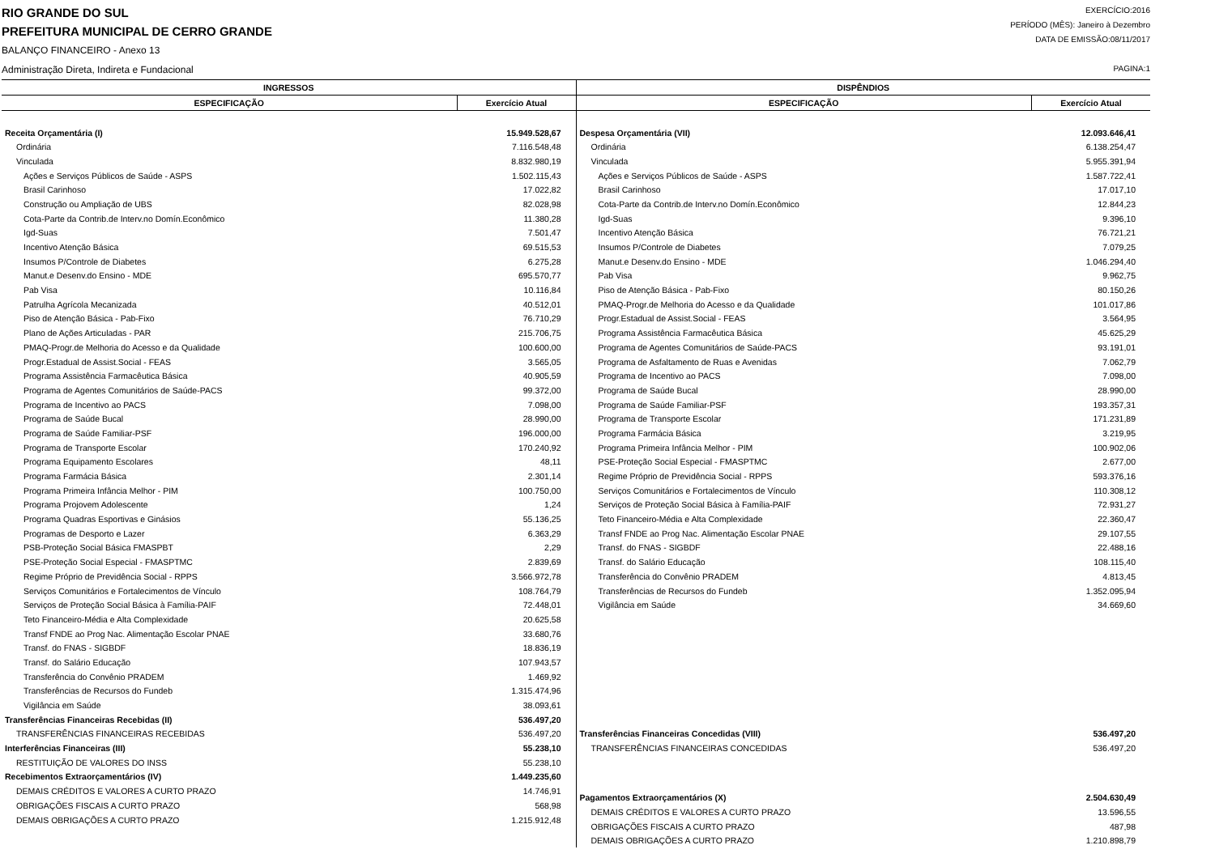RIO GRANDE DO SUL
PREFEITURA MUNICIPAL DE CERRO GRANDE
BALANÇO FINANCEIRO - Anexo 13
Administração Direta, Indireta e Fundacional
EXERCÍCIO:2016
PERÍODO (MÊS): Janeiro à Dezembro
DATA DE EMISSÃO:08/11/2017
PAGINA:1
| INGRESSOS | |
| --- | --- |
| ESPECIFICAÇÃO | Exercício Atual |
| Receita Orçamentária (I) | 15.949.528,67 |
| Ordinária | 7.116.548,48 |
| Vinculada | 8.832.980,19 |
| Ações e Serviços Públicos de Saúde - ASPS | 1.502.115,43 |
| Brasil Carinhoso | 17.022,82 |
| Construção ou Ampliação de UBS | 82.028,98 |
| Cota-Parte da Contrib.de Interv.no Domín.Econômico | 11.380,28 |
| Igd-Suas | 7.501,47 |
| Incentivo Atenção Básica | 69.515,53 |
| Insumos P/Controle de Diabetes | 6.275,28 |
| Manut.e Desenv.do Ensino - MDE | 695.570,77 |
| Pab Visa | 10.116,84 |
| Patrulha Agrícola Mecanizada | 40.512,01 |
| Piso de Atenção Básica - Pab-Fixo | 76.710,29 |
| Plano de Ações Articuladas - PAR | 215.706,75 |
| PMAQ-Progr.de Melhoria do Acesso e da Qualidade | 100.600,00 |
| Progr.Estadual de Assist.Social - FEAS | 3.565,05 |
| Programa Assistência Farmacêutica Básica | 40.905,59 |
| Programa de Agentes Comunitários de Saúde-PACS | 99.372,00 |
| Programa de Incentivo ao PACS | 7.098,00 |
| Programa de Saúde Bucal | 28.990,00 |
| Programa de Saúde Familiar-PSF | 196.000,00 |
| Programa de Transporte Escolar | 170.240,92 |
| Programa Equipamento Escolares | 48,11 |
| Programa Farmácia Básica | 2.301,14 |
| Programa Primeira Infância Melhor - PIM | 100.750,00 |
| Programa Projovem Adolescente | 1,24 |
| Programa Quadras Esportivas e Ginásios | 55.136,25 |
| Programas de Desporto e Lazer | 6.363,29 |
| PSB-Proteção Social Básica FMASPBT | 2,29 |
| PSE-Proteção Social Especial - FMASPTMC | 2.839,69 |
| Regime Próprio de Previdência Social - RPPS | 3.566.972,78 |
| Serviços Comunitários e Fortalecimentos de Vínculo | 108.764,79 |
| Serviços de Proteção Social Básica à Família-PAIF | 72.448,01 |
| Teto Financeiro-Média e Alta Complexidade | 20.625,58 |
| Transf FNDE ao Prog Nac. Alimentação Escolar PNAE | 33.680,76 |
| Transf. do FNAS - SIGBDF | 18.836,19 |
| Transf. do Salário Educação | 107.943,57 |
| Transferência do Convênio PRADEM | 1.469,92 |
| Transferências de Recursos do Fundeb | 1.315.474,96 |
| Vigilância em Saúde | 38.093,61 |
| Transferências Financeiras Recebidas (II) | 536.497,20 |
| TRANSFERÊNCIAS FINANCEIRAS RECEBIDAS | 536.497,20 |
| Interferências Financeiras (III) | 55.238,10 |
| RESTITUIÇÃO DE VALORES DO INSS | 55.238,10 |
| Recebimentos Extraorçamentários (IV) | 1.449.235,60 |
| DEMAIS CRÉDITOS E VALORES A CURTO PRAZO | 14.746,91 |
| OBRIGAÇÕES FISCAIS A CURTO PRAZO | 568,98 |
| DEMAIS OBRIGAÇÕES A CURTO PRAZO | 1.215.912,48 |
| DISPÊNDIOS | |
| --- | --- |
| ESPECIFICAÇÃO | Exercício Atual |
| Despesa Orçamentária (VII) | 12.093.646,41 |
| Ordinária | 6.138.254,47 |
| Vinculada | 5.955.391,94 |
| Ações e Serviços Públicos de Saúde - ASPS | 1.587.722,41 |
| Brasil Carinhoso | 17.017,10 |
| Cota-Parte da Contrib.de Interv.no Domín.Econômico | 12.844,23 |
| Igd-Suas | 9.396,10 |
| Incentivo Atenção Básica | 76.721,21 |
| Insumos P/Controle de Diabetes | 7.079,25 |
| Manut.e Desenv.do Ensino - MDE | 1.046.294,40 |
| Pab Visa | 9.962,75 |
| Piso de Atenção Básica - Pab-Fixo | 80.150,26 |
| PMAQ-Progr.de Melhoria do Acesso e da Qualidade | 101.017,86 |
| Progr.Estadual de Assist.Social - FEAS | 3.564,95 |
| Programa Assistência Farmacêutica Básica | 45.625,29 |
| Programa de Agentes Comunitários de Saúde-PACS | 93.191,01 |
| Programa de Asfaltamento de Ruas e Avenidas | 7.062,79 |
| Programa de Incentivo ao PACS | 7.098,00 |
| Programa de Saúde Bucal | 28.990,00 |
| Programa de Saúde Familiar-PSF | 193.357,31 |
| Programa de Transporte Escolar | 171.231,89 |
| Programa Farmácia Básica | 3.219,95 |
| Programa Primeira Infância Melhor - PIM | 100.902,06 |
| PSE-Proteção Social Especial - FMASPTMC | 2.677,00 |
| Regime Próprio de Previdência Social - RPPS | 593.376,16 |
| Serviços Comunitários e Fortalecimentos de Vínculo | 110.308,12 |
| Serviços de Proteção Social Básica à Família-PAIF | 72.931,27 |
| Teto Financeiro-Média e Alta Complexidade | 22.360,47 |
| Transf FNDE ao Prog Nac. Alimentação Escolar PNAE | 29.107,55 |
| Transf. do FNAS - SIGBDF | 22.488,16 |
| Transf. do Salário Educação | 108.115,40 |
| Transferência do Convênio PRADEM | 4.813,45 |
| Transferências de Recursos do Fundeb | 1.352.095,94 |
| Vigilância em Saúde | 34.669,60 |
| Transferências Financeiras Concedidas (VIII) | 536.497,20 |
| TRANSFERÊNCIAS FINANCEIRAS CONCEDIDAS | 536.497,20 |
| Pagamentos Extraorçamentários (X) | 2.504.630,49 |
| DEMAIS CRÉDITOS E VALORES A CURTO PRAZO | 13.596,55 |
| OBRIGAÇÕES FISCAIS A CURTO PRAZO | 487,98 |
| DEMAIS OBRIGAÇÕES A CURTO PRAZO | 1.210.898,79 |